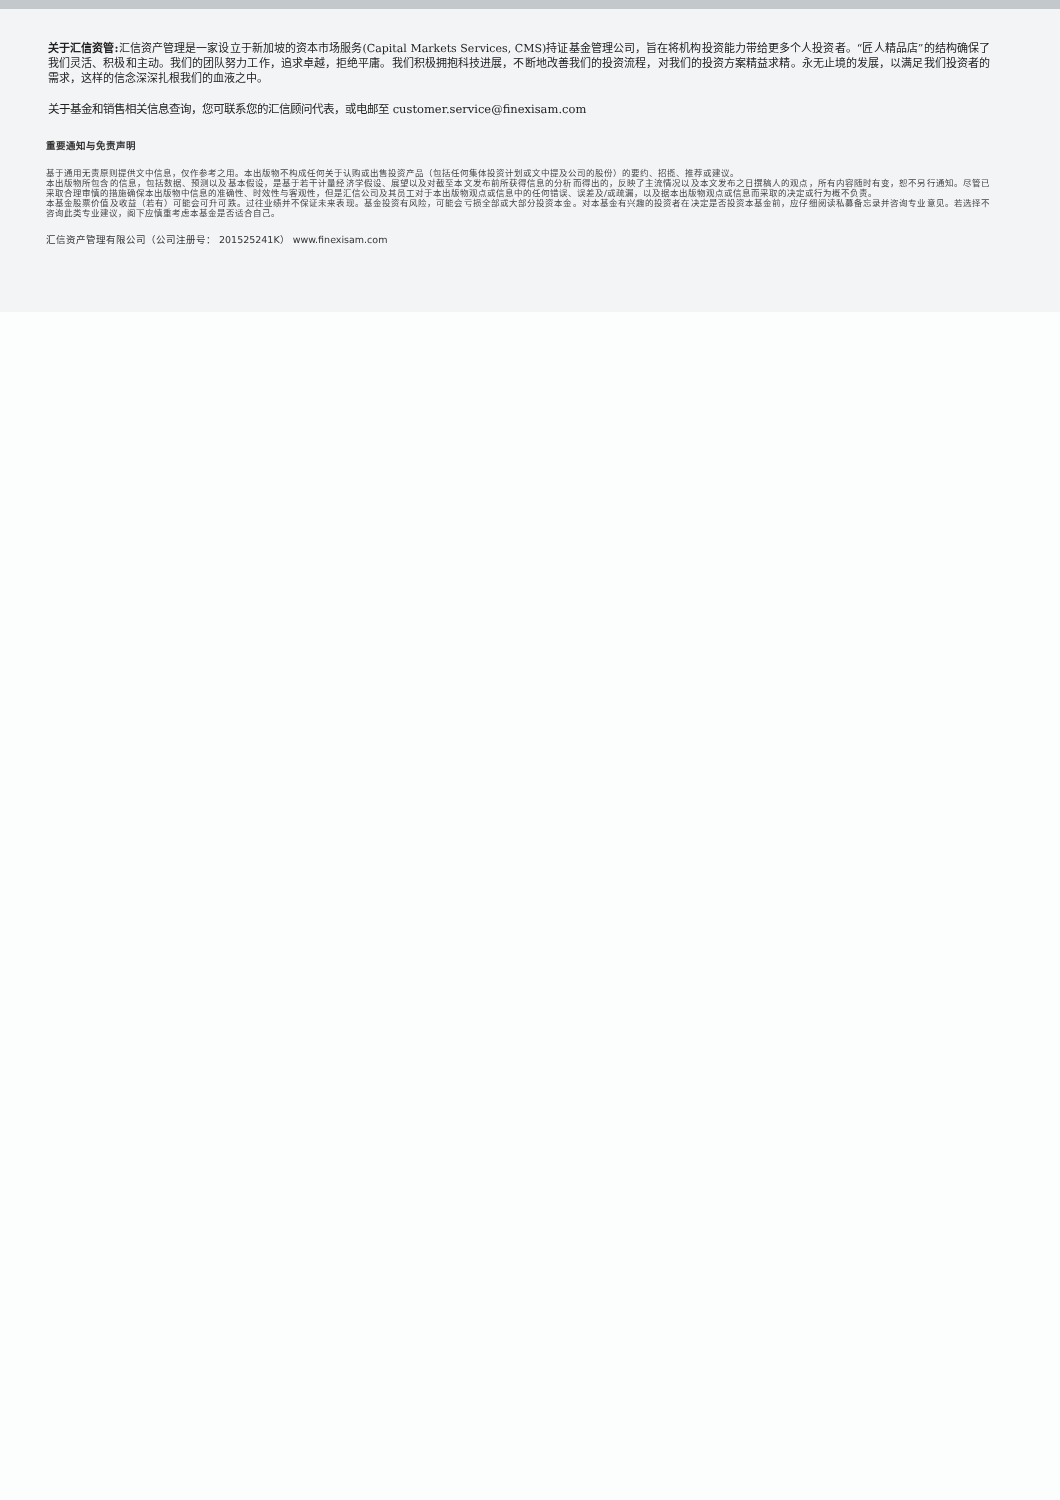关于汇信资管: 汇信资产管理是一家设立于新加坡的资本市场服务(Capital Markets Services, CMS)持证基金管理公司，旨在将机构投资能力带给更多个人投资者。“匠人精品店”的结构确保了我们灵活、积极和主动。我们的团队努力工作，追求卓越，拒绝平庸。我们积极拥抱科技进展，不断地改善我们的投资流程，对我们的投资方案精益求精。永无止境的发展，以满足我们投资者的需求，这样的信念深深扎根我们的血液之中。
关于基金和销售相关信息查询，您可联系您的汇信顾问代表，或电邮至 customer.service@finexisam.com
重要通知与免责声明
基于通用无责原则提供文中信息，仅作参考之用。本出版物不构成任何关于认购或出售投资产品（包括任何集体投资计划或文中提及公司的股份）的要约、招揽、推荐或建议。
本出版物所包含的信息，包括数据、预测以及基本假设，是基于若干计量经济学假设、展望以及对截至本文发布前所获得信息的分析而得出的，反映了主流情况以及本文发布之日撰稿人的观点，所有内容随时有变，恕不另行通知。尽管已采取合理审慎的措施确保本出版物中信息的准确性、时效性与客观性，但是汇信公司及其员工对于本出版物观点或信息中的任何错误、误差及/或疏漏，以及据本出版物观点或信息而采取的决定或行为概不负责。
本基金股票价值及收益（若有）可能会可升可跌。过往业绩并不保证未来表现。基金投资有风险，可能会亏损全部或大部分投资本金。对本基金有兴趣的投资者在决定是否投资本基金前，应仔细阅读私募备忘录并咨询专业意见。若选择不咨询此类专业建议，阁下应慎重考虑本基金是否适合自己。
汇信资产管理有限公司（公司注册号： 201525241K） www.finexisam.com